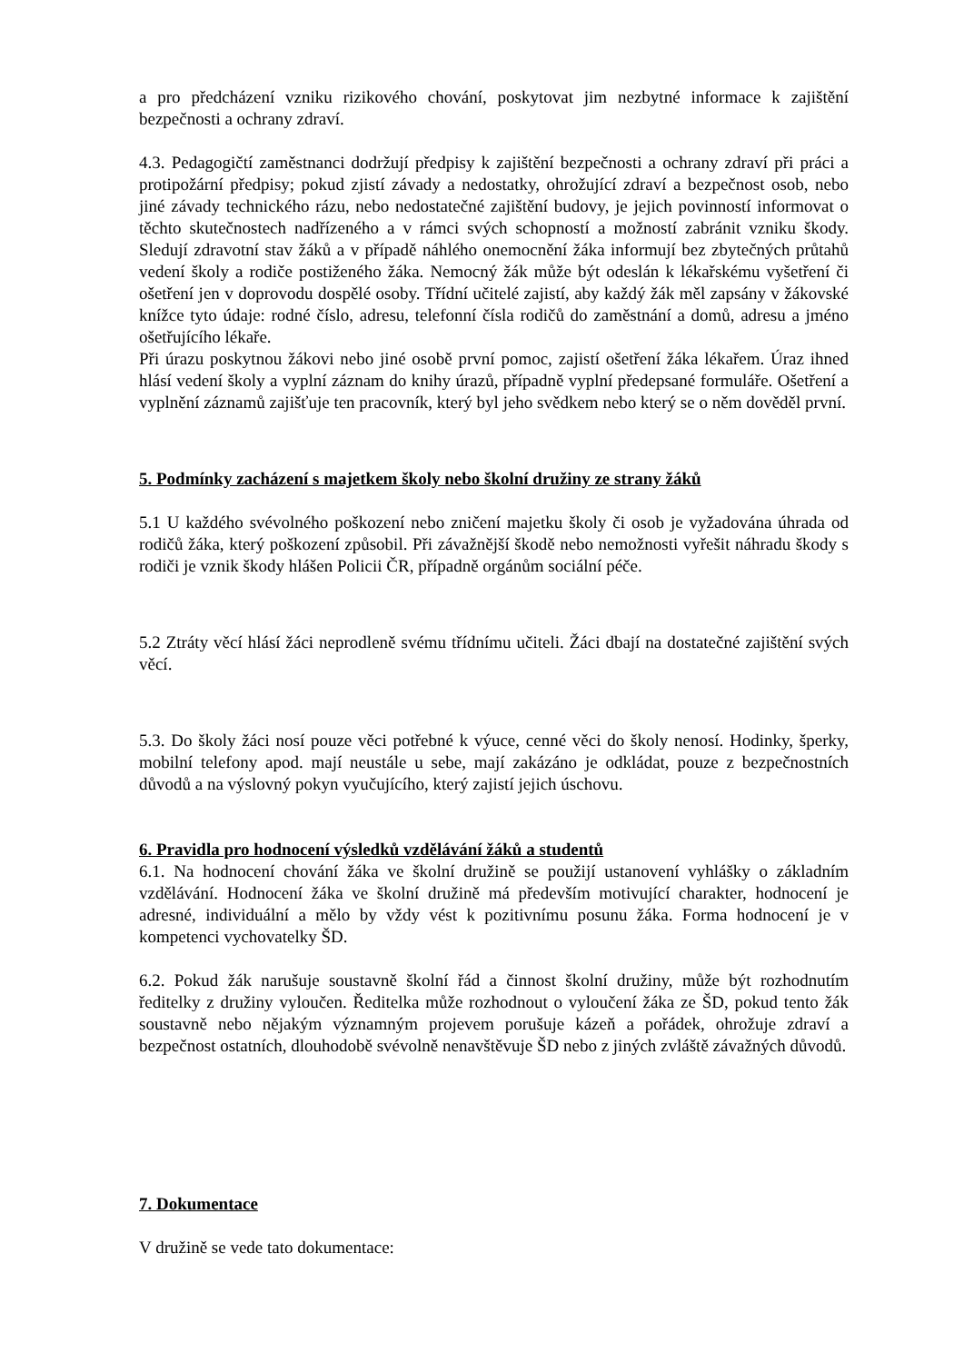a pro předcházení vzniku rizikového chování, poskytovat jim nezbytné informace k zajištění bezpečnosti a ochrany zdraví.
4.3. Pedagogičtí zaměstnanci dodržují předpisy k zajištění bezpečnosti a ochrany zdraví při práci a protipožární předpisy; pokud zjistí závady a nedostatky, ohrožující zdraví a bezpečnost osob, nebo jiné závady technického rázu, nebo nedostatečné zajištění budovy, je jejich povinností informovat o těchto skutečnostech nadřízeného a v rámci svých schopností a možností zabránit vzniku škody. Sledují zdravotní stav žáků a v případě náhlého onemocnění žáka informují bez zbytečných průtahů vedení školy a rodiče postiženého žáka. Nemocný žák může být odeslán k lékařskému vyšetření či ošetření jen v doprovodu dospělé osoby. Třídní učitelé zajistí, aby každý žák měl zapsány v žákovské knížce tyto údaje: rodné číslo, adresu, telefonní čísla rodičů do zaměstnání a domů, adresu a jméno ošetřujícího lékaře.
Při úrazu poskytnou žákovi nebo jiné osobě první pomoc, zajistí ošetření žáka lékařem. Úraz ihned hlásí vedení školy a vyplní záznam do knihy úrazů, případně vyplní předepsané formuláře. Ošetření a vyplnění záznamů zajišťuje ten pracovník, který byl jeho svědkem nebo který se o něm dověděl první.
5. Podmínky zacházení s majetkem školy nebo školní družiny ze strany žáků
5.1 U každého svévolného poškození nebo zničení majetku školy či osob je vyžadována úhrada od rodičů žáka, který poškození způsobil. Při závažnější škodě nebo nemožnosti vyřešit náhradu škody s rodiči je vznik škody hlášen Policii ČR, případně orgánům sociální péče.
5.2 Ztráty věcí hlásí žáci neprodleně svému třídnímu učiteli. Žáci dbají na dostatečné zajištění svých věcí.
5.3. Do školy žáci nosí pouze věci potřebné k výuce, cenné věci do školy nenosí. Hodinky, šperky, mobilní telefony apod. mají neustále u sebe, mají zakázáno je odkládat, pouze z bezpečnostních důvodů a na výslovný pokyn vyučujícího, který zajistí jejich úschovu.
6. Pravidla pro hodnocení výsledků vzdělávání žáků a studentů
6.1. Na hodnocení chování žáka ve školní družině se použijí ustanovení vyhlášky o základním vzdělávání. Hodnocení žáka ve školní družině má především motivující charakter, hodnocení je adresné, individuální a mělo by vždy vést k pozitivnímu posunu žáka. Forma hodnocení je v kompetenci vychovatelky ŠD.
6.2. Pokud žák narušuje soustavně školní řád a činnost školní družiny, může být rozhodnutím ředitelky z družiny vyloučen. Ředitelka může rozhodnout o vyloučení žáka ze ŠD, pokud tento žák soustavně nebo nějakým významným projevem porušuje kázeň a pořádek, ohrožuje zdraví a bezpečnost ostatních, dlouhodobě svévolně nenavštěvuje ŠD nebo z jiných zvláště závažných důvodů.
7. Dokumentace
V družině se vede tato dokumentace: